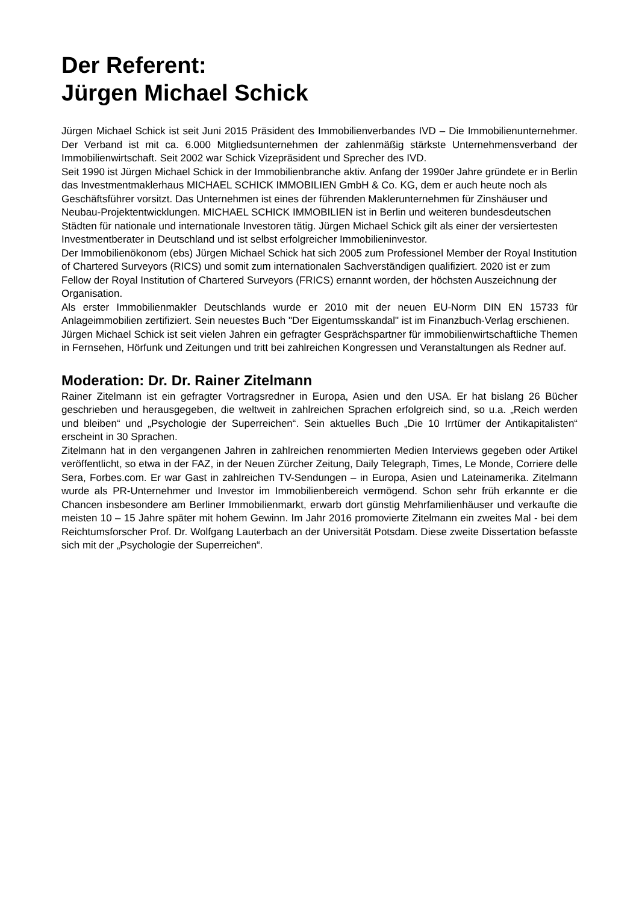Der Referent:
Jürgen Michael Schick
Jürgen Michael Schick ist seit Juni 2015 Präsident des Immobilienverbandes IVD – Die Immobilienunternehmer. Der Verband ist mit ca. 6.000 Mitgliedsunternehmen der zahlenmäßig stärkste Unternehmensverband der Immobilienwirtschaft. Seit 2002 war Schick Vizepräsident und Sprecher des IVD.
Seit 1990 ist Jürgen Michael Schick in der Immobilienbranche aktiv. Anfang der 1990er Jahre gründete er in Berlin das Investmentmaklerhaus MICHAEL SCHICK IMMOBILIEN GmbH & Co. KG, dem er auch heute noch als Geschäftsführer vorsitzt. Das Unternehmen ist eines der führenden Maklerunternehmen für Zinshäuser und Neubau-Projektentwicklungen. MICHAEL SCHICK IMMOBILIEN ist in Berlin und weiteren bundesdeutschen Städten für nationale und internationale Investoren tätig. Jürgen Michael Schick gilt als einer der versiertesten Investmentberater in Deutschland und ist selbst erfolgreicher Immobilieninvestor.
Der Immobilienökonom (ebs) Jürgen Michael Schick hat sich 2005 zum Professionel Member der Royal Institution of Chartered Surveyors (RICS) und somit zum internationalen Sachverständigen qualifiziert. 2020 ist er zum Fellow der Royal Institution of Chartered Surveyors (FRICS) ernannt worden, der höchsten Auszeichnung der Organisation.
Als erster Immobilienmakler Deutschlands wurde er 2010 mit der neuen EU-Norm DIN EN 15733 für Anlageimmobilien zertifiziert. Sein neuestes Buch "Der Eigentumsskandal" ist im Finanzbuch-Verlag erschienen.
Jürgen Michael Schick ist seit vielen Jahren ein gefragter Gesprächspartner für immobilienwirtschaftliche Themen in Fernsehen, Hörfunk und Zeitungen und tritt bei zahlreichen Kongressen und Veranstaltungen als Redner auf.
Moderation: Dr. Dr. Rainer Zitelmann
Rainer Zitelmann ist ein gefragter Vortragsredner in Europa, Asien und den USA. Er hat bislang 26 Bücher geschrieben und herausgegeben, die weltweit in zahlreichen Sprachen erfolgreich sind, so u.a. „Reich werden und bleiben“ und „Psychologie der Superreichen“. Sein aktuelles Buch „Die 10 Irrtümer der Antikapitalisten“ erscheint in 30 Sprachen.
Zitelmann hat in den vergangenen Jahren in zahlreichen renommierten Medien Interviews gegeben oder Artikel veröffentlicht, so etwa in der FAZ, in der Neuen Zürcher Zeitung, Daily Telegraph, Times, Le Monde, Corriere delle Sera, Forbes.com. Er war Gast in zahlreichen TV-Sendungen – in Europa, Asien und Lateinamerika. Zitelmann wurde als PR-Unternehmer und Investor im Immobilienbereich vermögend. Schon sehr früh erkannte er die Chancen insbesondere am Berliner Immobilienmarkt, erwarb dort günstig Mehrfamilienhäuser und verkaufte die meisten 10 – 15 Jahre später mit hohem Gewinn. Im Jahr 2016 promovierte Zitelmann ein zweites Mal - bei dem Reichtumsforscher Prof. Dr. Wolfgang Lauterbach an der Universität Potsdam. Diese zweite Dissertation befasste sich mit der „Psychologie der Superreichen“.